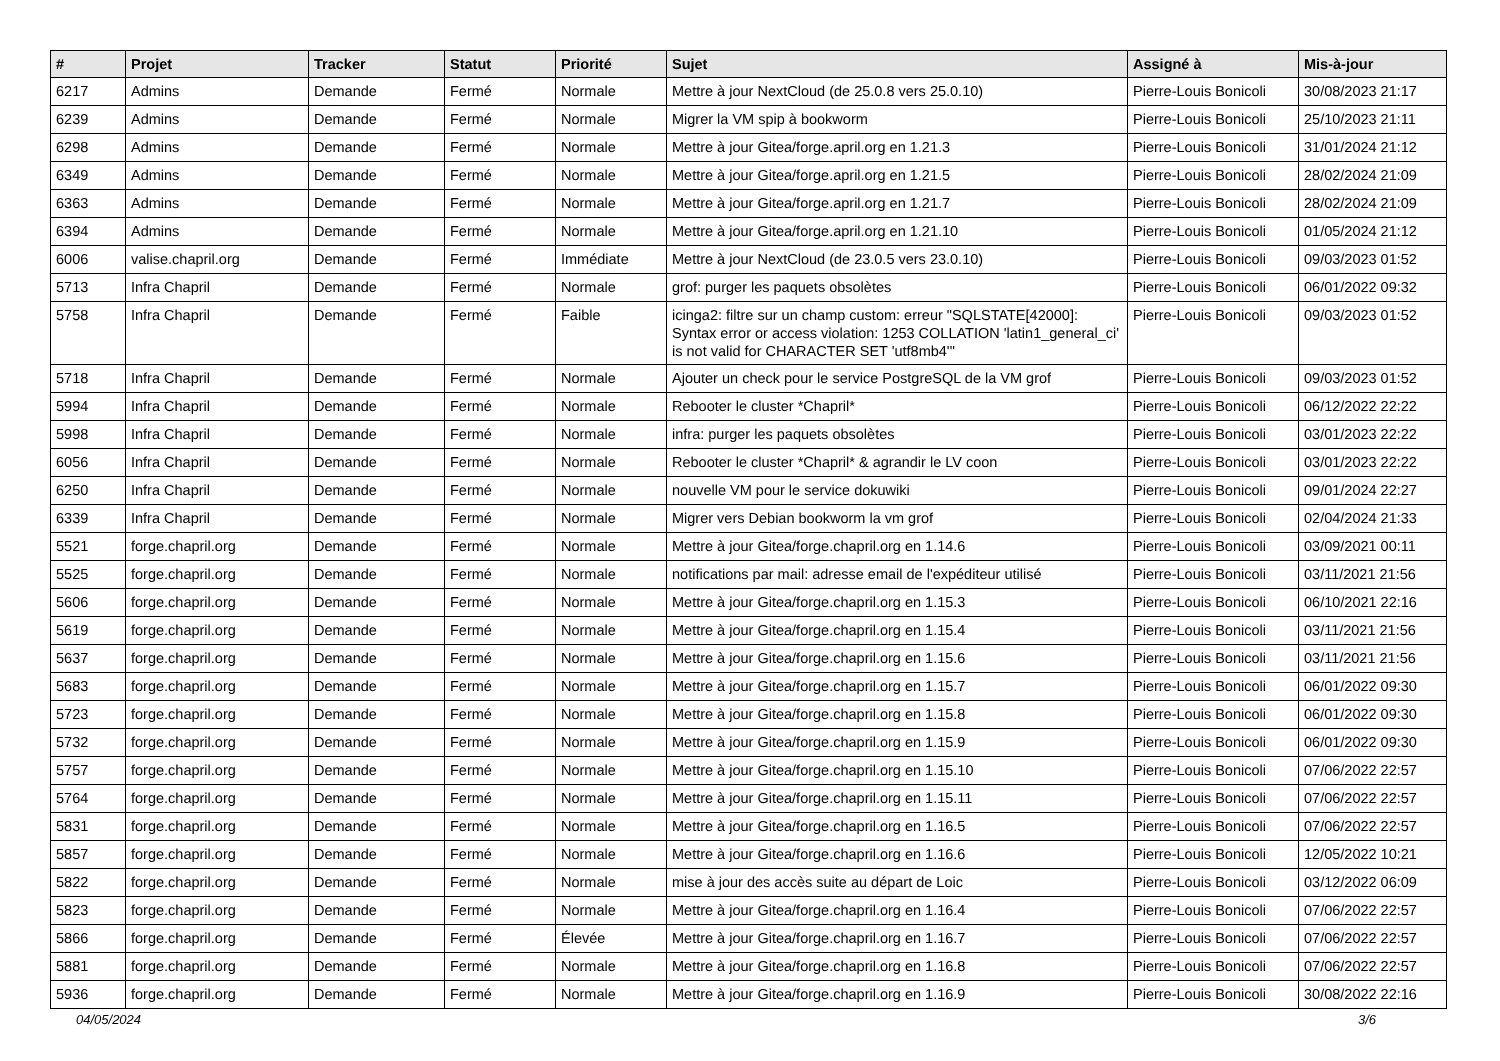| # | Projet | Tracker | Statut | Priorité | Sujet | Assigné à | Mis-à-jour |
| --- | --- | --- | --- | --- | --- | --- | --- |
| 6217 | Admins | Demande | Fermé | Normale | Mettre à jour NextCloud (de 25.0.8 vers 25.0.10) | Pierre-Louis Bonicoli | 30/08/2023 21:17 |
| 6239 | Admins | Demande | Fermé | Normale | Migrer la VM spip à bookworm | Pierre-Louis Bonicoli | 25/10/2023 21:11 |
| 6298 | Admins | Demande | Fermé | Normale | Mettre à jour Gitea/forge.april.org en 1.21.3 | Pierre-Louis Bonicoli | 31/01/2024 21:12 |
| 6349 | Admins | Demande | Fermé | Normale | Mettre à jour Gitea/forge.april.org en 1.21.5 | Pierre-Louis Bonicoli | 28/02/2024 21:09 |
| 6363 | Admins | Demande | Fermé | Normale | Mettre à jour Gitea/forge.april.org en 1.21.7 | Pierre-Louis Bonicoli | 28/02/2024 21:09 |
| 6394 | Admins | Demande | Fermé | Normale | Mettre à jour Gitea/forge.april.org en 1.21.10 | Pierre-Louis Bonicoli | 01/05/2024 21:12 |
| 6006 | valise.chapril.org | Demande | Fermé | Immédiate | Mettre à jour NextCloud (de 23.0.5 vers 23.0.10) | Pierre-Louis Bonicoli | 09/03/2023 01:52 |
| 5713 | Infra Chapril | Demande | Fermé | Normale | grof: purger les paquets obsolètes | Pierre-Louis Bonicoli | 06/01/2022 09:32 |
| 5758 | Infra Chapril | Demande | Fermé | Faible | icinga2: filtre sur un champ custom: erreur "SQLSTATE[42000]: Syntax error or access violation: 1253 COLLATION 'latin1_general_ci' is not valid for CHARACTER SET 'utf8mb4'" | Pierre-Louis Bonicoli | 09/03/2023 01:52 |
| 5718 | Infra Chapril | Demande | Fermé | Normale | Ajouter un check pour le service PostgreSQL de la VM grof | Pierre-Louis Bonicoli | 09/03/2023 01:52 |
| 5994 | Infra Chapril | Demande | Fermé | Normale | Rebooter le cluster *Chapril* | Pierre-Louis Bonicoli | 06/12/2022 22:22 |
| 5998 | Infra Chapril | Demande | Fermé | Normale | infra: purger les paquets obsolètes | Pierre-Louis Bonicoli | 03/01/2023 22:22 |
| 6056 | Infra Chapril | Demande | Fermé | Normale | Rebooter le cluster *Chapril* & agrandir le LV coon | Pierre-Louis Bonicoli | 03/01/2023 22:22 |
| 6250 | Infra Chapril | Demande | Fermé | Normale | nouvelle VM pour le service dokuwiki | Pierre-Louis Bonicoli | 09/01/2024 22:27 |
| 6339 | Infra Chapril | Demande | Fermé | Normale | Migrer vers Debian bookworm la vm grof | Pierre-Louis Bonicoli | 02/04/2024 21:33 |
| 5521 | forge.chapril.org | Demande | Fermé | Normale | Mettre à jour Gitea/forge.chapril.org en 1.14.6 | Pierre-Louis Bonicoli | 03/09/2021 00:11 |
| 5525 | forge.chapril.org | Demande | Fermé | Normale | notifications par mail: adresse email de l'expéditeur utilisé | Pierre-Louis Bonicoli | 03/11/2021 21:56 |
| 5606 | forge.chapril.org | Demande | Fermé | Normale | Mettre à jour Gitea/forge.chapril.org en 1.15.3 | Pierre-Louis Bonicoli | 06/10/2021 22:16 |
| 5619 | forge.chapril.org | Demande | Fermé | Normale | Mettre à jour Gitea/forge.chapril.org en 1.15.4 | Pierre-Louis Bonicoli | 03/11/2021 21:56 |
| 5637 | forge.chapril.org | Demande | Fermé | Normale | Mettre à jour Gitea/forge.chapril.org en 1.15.6 | Pierre-Louis Bonicoli | 03/11/2021 21:56 |
| 5683 | forge.chapril.org | Demande | Fermé | Normale | Mettre à jour Gitea/forge.chapril.org en 1.15.7 | Pierre-Louis Bonicoli | 06/01/2022 09:30 |
| 5723 | forge.chapril.org | Demande | Fermé | Normale | Mettre à jour Gitea/forge.chapril.org en 1.15.8 | Pierre-Louis Bonicoli | 06/01/2022 09:30 |
| 5732 | forge.chapril.org | Demande | Fermé | Normale | Mettre à jour Gitea/forge.chapril.org en 1.15.9 | Pierre-Louis Bonicoli | 06/01/2022 09:30 |
| 5757 | forge.chapril.org | Demande | Fermé | Normale | Mettre à jour Gitea/forge.chapril.org en 1.15.10 | Pierre-Louis Bonicoli | 07/06/2022 22:57 |
| 5764 | forge.chapril.org | Demande | Fermé | Normale | Mettre à jour Gitea/forge.chapril.org en 1.15.11 | Pierre-Louis Bonicoli | 07/06/2022 22:57 |
| 5831 | forge.chapril.org | Demande | Fermé | Normale | Mettre à jour Gitea/forge.chapril.org en 1.16.5 | Pierre-Louis Bonicoli | 07/06/2022 22:57 |
| 5857 | forge.chapril.org | Demande | Fermé | Normale | Mettre à jour Gitea/forge.chapril.org en 1.16.6 | Pierre-Louis Bonicoli | 12/05/2022 10:21 |
| 5822 | forge.chapril.org | Demande | Fermé | Normale | mise à jour des accès suite au départ de Loic | Pierre-Louis Bonicoli | 03/12/2022 06:09 |
| 5823 | forge.chapril.org | Demande | Fermé | Normale | Mettre à jour Gitea/forge.chapril.org en 1.16.4 | Pierre-Louis Bonicoli | 07/06/2022 22:57 |
| 5866 | forge.chapril.org | Demande | Fermé | Élevée | Mettre à jour Gitea/forge.chapril.org en 1.16.7 | Pierre-Louis Bonicoli | 07/06/2022 22:57 |
| 5881 | forge.chapril.org | Demande | Fermé | Normale | Mettre à jour Gitea/forge.chapril.org en 1.16.8 | Pierre-Louis Bonicoli | 07/06/2022 22:57 |
| 5936 | forge.chapril.org | Demande | Fermé | Normale | Mettre à jour Gitea/forge.chapril.org en 1.16.9 | Pierre-Louis Bonicoli | 30/08/2022 22:16 |
04/05/2024 3/6